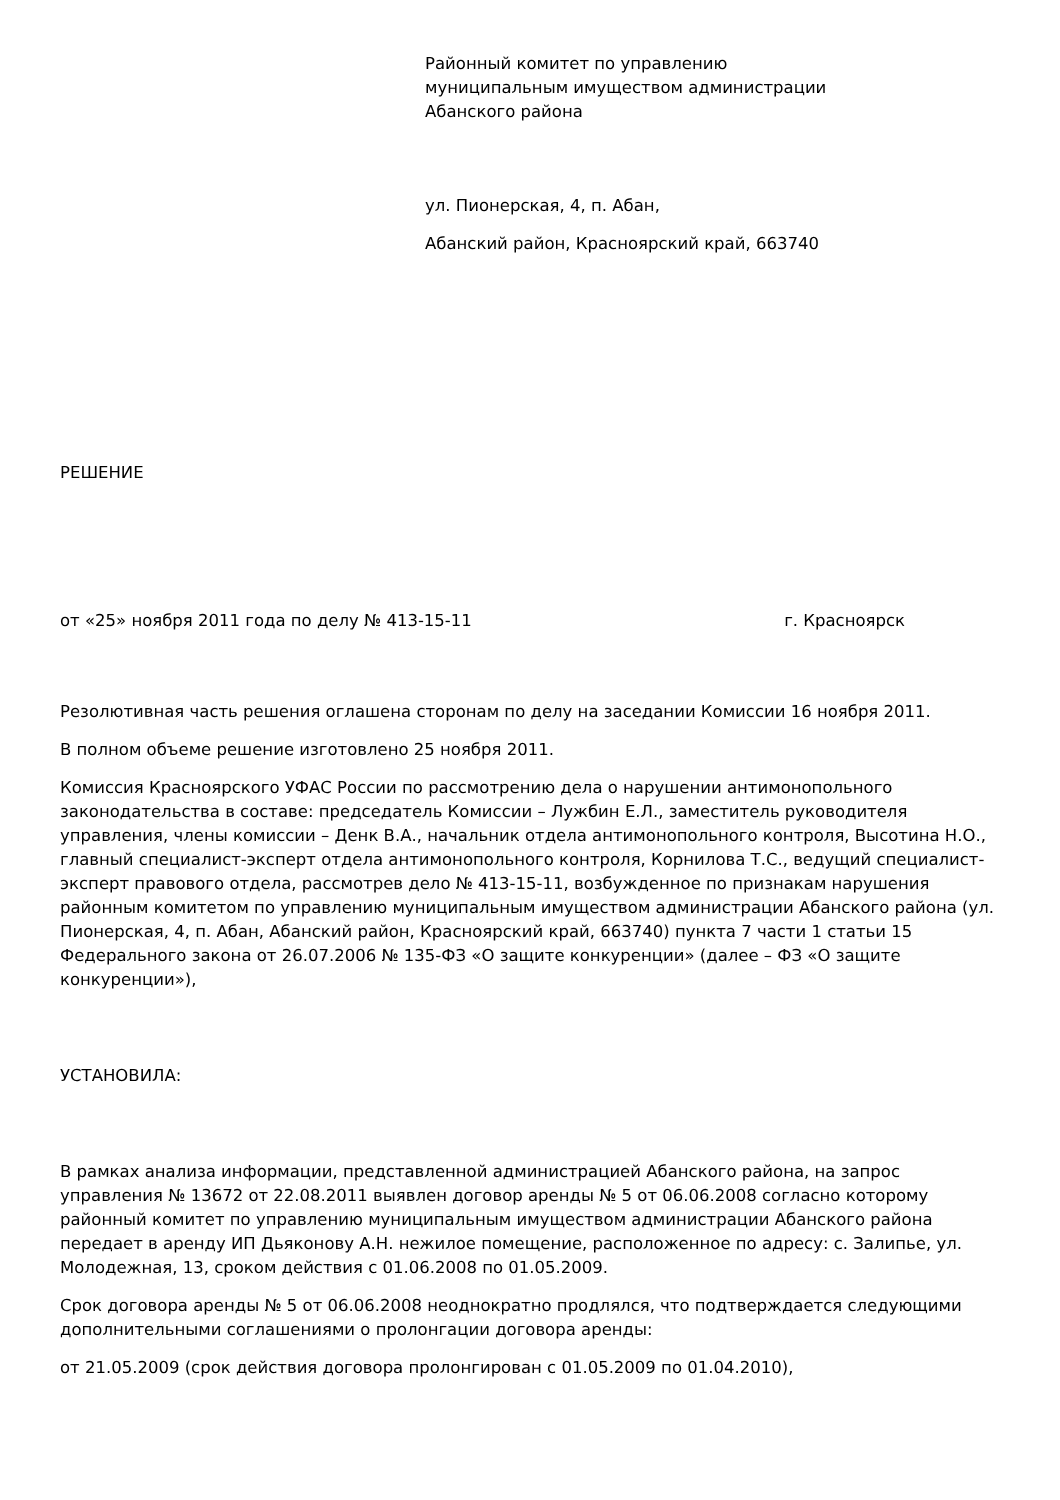Районный комитет по управлению
муниципальным имуществом администрации
Абанского района
ул. Пионерская, 4, п. Абан,
Абанский район, Красноярский край, 663740
РЕШЕНИЕ
от «25» ноября 2011 года по делу № 413-15-11 г. Красноярск
Резолютивная часть решения оглашена сторонам по делу на заседании Комиссии 16 ноября 2011.
В полном объеме решение изготовлено 25 ноября 2011.
Комиссия Красноярского УФАС России по рассмотрению дела о нарушении антимонопольного законодательства в составе: председатель Комиссии – Лужбин Е.Л., заместитель руководителя управления, члены комиссии – Денк В.А., начальник отдела антимонопольного контроля, Высотина Н.О., главный специалист-эксперт отдела антимонопольного контроля, Корнилова Т.С., ведущий специалист-эксперт правового отдела, рассмотрев дело № 413-15-11, возбужденное по признакам нарушения районным комитетом по управлению муниципальным имуществом администрации Абанского района (ул. Пионерская, 4, п. Абан, Абанский район, Красноярский край, 663740) пункта 7 части 1 статьи 15 Федерального закона от 26.07.2006 № 135-ФЗ «О защите конкуренции» (далее – ФЗ «О защите конкуренции»),
УСТАНОВИЛА:
В рамках анализа информации, представленной администрацией Абанского района, на запрос управления № 13672 от 22.08.2011 выявлен договор аренды № 5 от 06.06.2008 согласно которому районный комитет по управлению муниципальным имуществом администрации Абанского района передает в аренду ИП Дьяконову А.Н. нежилое помещение, расположенное по адресу: с. Залипье, ул. Молодежная, 13, сроком действия с 01.06.2008 по 01.05.2009.
Срок договора аренды № 5 от 06.06.2008 неоднократно продлялся, что подтверждается следующими дополнительными соглашениями о пролонгации договора аренды:
от 21.05.2009 (срок действия договора пролонгирован с 01.05.2009 по 01.04.2010),